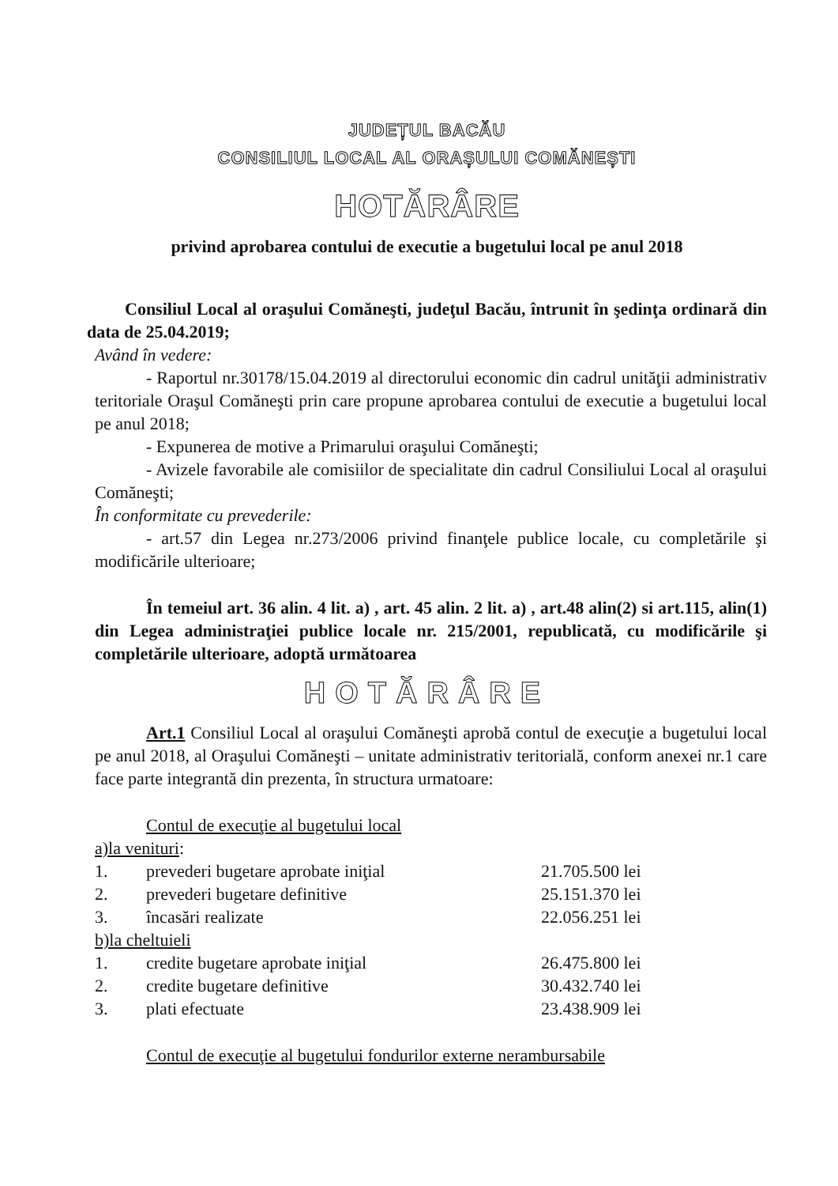JUDEȚUL BACĂU
CONSILIUL LOCAL AL ORAȘULUI COMĂNEȘTI
HOTĂRÂRE
privind aprobarea contului de executie a bugetului local pe anul 2018
Consiliul Local al oraşului Comăneşti, judeţul Bacău, întrunit în şedinţa ordinară din data de 25.04.2019;
Având în vedere:
- Raportul nr.30178/15.04.2019 al directorului economic din cadrul unităţii administrativ teritoriale Oraşul Comăneşti prin care propune aprobarea contului de executie a bugetului local pe anul 2018;
- Expunerea de motive a Primarului oraşului Comăneşti;
- Avizele favorabile ale comisiilor de specialitate din cadrul Consiliului Local al oraşului Comăneşti;
În conformitate cu prevederile:
- art.57 din Legea nr.273/2006 privind finanţele publice locale, cu completările şi modificările ulterioare;
În temeiul art. 36 alin. 4 lit. a) , art. 45 alin. 2 lit. a) , art.48 alin(2) si art.115, alin(1) din Legea administraţiei publice locale nr. 215/2001, republicată, cu modificările şi completările ulterioare, adoptă următoarea
HOTĂRÂRE
Art.1 Consiliul Local al oraşului Comăneşti aprobă contul de execuţie a bugetului local pe anul 2018, al Oraşului Comăneşti – unitate administrativ teritorială, conform anexei nr.1 care face parte integrantă din prezenta, în structura urmatoare:
Contul de execuţie al bugetului local
a)la venituri:
| 1. | prevederi bugetare aprobate iniţial | 21.705.500 lei |
| 2. | prevederi bugetare definitive | 25.151.370 lei |
| 3. | încasări realizate | 22.056.251 lei |
b)la cheltuieli
| 1. | credite bugetare aprobate iniţial | 26.475.800 lei |
| 2. | credite bugetare definitive | 30.432.740 lei |
| 3. | plati efectuate | 23.438.909 lei |
Contul de execuţie al bugetului fondurilor externe nerambursabile